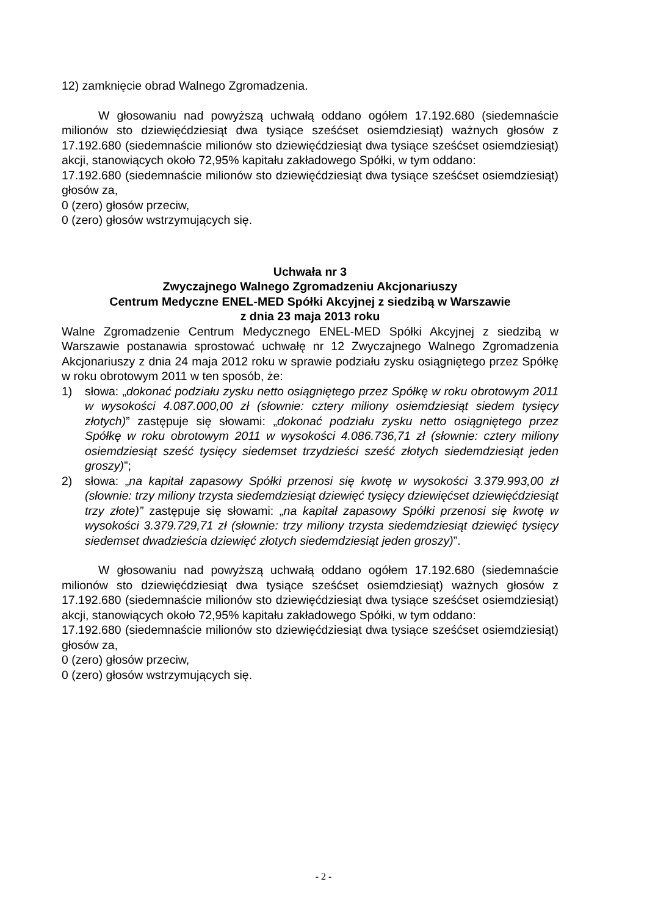12) zamknięcie obrad Walnego Zgromadzenia.
W głosowaniu nad powyższą uchwałą oddano ogółem 17.192.680 (siedemnaście milionów sto dziewięćdziesiąt dwa tysiące sześćset osiemdziesiąt) ważnych głosów z 17.192.680 (siedemnaście milionów sto dziewięćdziesiąt dwa tysiące sześćset osiemdziesiąt) akcji, stanowiących około 72,95% kapitału zakładowego Spółki, w tym oddano:
17.192.680 (siedemnaście milionów sto dziewięćdziesiąt dwa tysiące sześćset osiemdziesiąt) głosów za,
0 (zero) głosów przeciw,
0 (zero) głosów wstrzymujących się.
Uchwała nr 3
Zwyczajnego Walnego Zgromadzeniu Akcjonariuszy
Centrum Medyczne ENEL-MED Spółki Akcyjnej z siedzibą w Warszawie
z dnia 23 maja 2013 roku
Walne Zgromadzenie Centrum Medycznego ENEL-MED Spółki Akcyjnej z siedzibą w Warszawie postanawia sprostować uchwałę nr 12 Zwyczajnego Walnego Zgromadzenia Akcjonariuszy z dnia 24 maja 2012 roku w sprawie podziału zysku osiągniętego przez Spółkę w roku obrotowym 2011 w ten sposób, że:
1) słowa: „dokonać podziału zysku netto osiągniętego przez Spółkę w roku obrotowym 2011 w wysokości 4.087.000,00 zł (słownie: cztery miliony osiemdziesiąt siedem tysięcy złotych)” zastępuje się słowami: „dokonać podziału zysku netto osiągniętego przez Spółkę w roku obrotowym 2011 w wysokości 4.086.736,71 zł (słownie: cztery miliony osiemdziesiąt sześć tysięcy siedemset trzydzieści sześć złotych siedemdziesiąt jeden groszy)”;
2) słowa: „na kapitał zapasowy Spółki przenosi się kwotę w wysokości 3.379.993,00 zł (słownie: trzy miliony trzysta siedemdziesiąt dziewięć tysięcy dziewięćset dziewięćdziesiąt trzy złote)” zastępuje się słowami: „na kapitał zapasowy Spółki przenosi się kwotę w wysokości 3.379.729,71 zł (słownie: trzy miliony trzysta siedemdziesiąt dziewięć tysięcy siedemset dwadzieścia dziewięć złotych siedemdziesiąt jeden groszy)”.
W głosowaniu nad powyższą uchwałą oddano ogółem 17.192.680 (siedemnaście milionów sto dziewięćdziesiąt dwa tysiące sześćset osiemdziesiąt) ważnych głosów z 17.192.680 (siedemnaście milionów sto dziewięćdziesiąt dwa tysiące sześćset osiemdziesiąt) akcji, stanowiących około 72,95% kapitału zakładowego Spółki, w tym oddano:
17.192.680 (siedemnaście milionów sto dziewięćdziesiąt dwa tysiące sześćset osiemdziesiąt) głosów za,
0 (zero) głosów przeciw,
0 (zero) głosów wstrzymujących się.
- 2 -